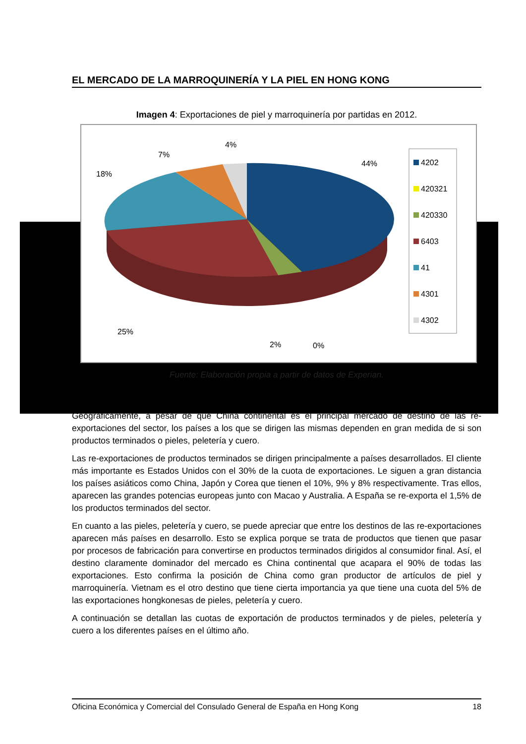EL MERCADO DE LA MARROQUINERÍA Y LA PIEL EN HONG KONG
Imagen 4: Exportaciones de piel y marroquinería por partidas en 2012.
4%
7%
18%
44%
25%
2%
0%
4202
420321
420330
6403
41
4301
4302
Fuente: Elaboración propia a partir de datos de Experian.
Geográficamente, a pesar de que China continental es el principal mercado de destino de las re-exportaciones del sector, los países a los que se dirigen las mismas dependen en gran medida de si son productos terminados o pieles, peletería y cuero.
Las re-exportaciones de productos terminados se dirigen principalmente a países desarrollados. El cliente más importante es Estados Unidos con el 30% de la cuota de exportaciones. Le siguen a gran distancia los países asiáticos como China, Japón y Corea que tienen el 10%, 9% y 8% respectivamente. Tras ellos, aparecen las grandes potencias europeas junto con Macao y Australia. A España se re-exporta el 1,5% de los productos terminados del sector.
En cuanto a las pieles, peletería y cuero, se puede apreciar que entre los destinos de las re-exportaciones aparecen más países en desarrollo. Esto se explica porque se trata de productos que tienen que pasar por procesos de fabricación para convertirse en productos terminados dirigidos al consumidor final. Así, el destino claramente dominador del mercado es China continental que acapara el 90% de todas las exportaciones. Esto confirma la posición de China como gran productor de artículos de piel y marroquinería. Vietnam es el otro destino que tiene cierta importancia ya que tiene una cuota del 5% de las exportaciones hongkonesas de pieles, peletería y cuero.
A continuación se detallan las cuotas de exportación de productos terminados y de pieles, peletería y cuero a los diferentes países en el último año.
Oficina Económica y Comercial del Consulado General de España en Hong Kong 18